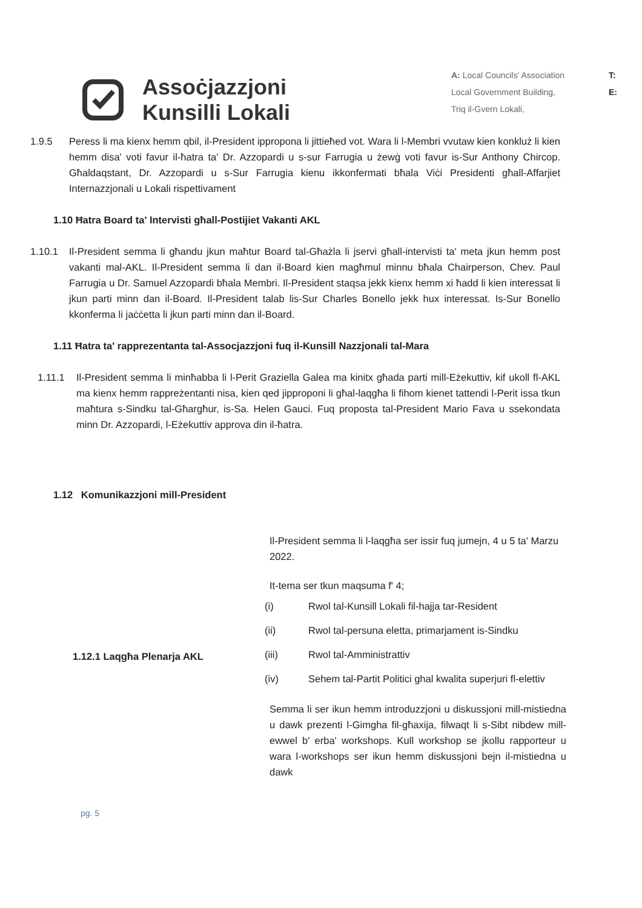Assoċjazzjoni
Kunsilli Lokali
A: Local Councils' Association
Local Government Building,
Triq il-Gvern Lokali,
T:
E:
1.9.5 Peress li ma kienx hemm qbil, il-President ippropona li jittieħed vot. Wara li l-Membri vvutaw kien konkluż li kien hemm disa' voti favur il-ħatra ta' Dr. Azzopardi u s-sur Farrugia u żewġ voti favur is-Sur Anthony Chircop. Għaldaqstant, Dr. Azzopardi u s-Sur Farrugia kienu ikkonfermati bħala Viċi Presidenti għall-Affarjiet Internazzjonali u Lokali rispettivament
1.10 Ħatra Board ta' Intervisti għall-Postijiet Vakanti AKL
1.10.1 Il-President semma li għandu jkun maħtur Board tal-Għażla li jservi għall-intervisti ta' meta jkun hemm post vakanti mal-AKL. Il-President semma li dan il-Board kien magħmul minnu bħala Chairperson, Chev. Paul Farrugia u Dr. Samuel Azzopardi bħala Membri. Il-President staqsa jekk kienx hemm xi ħadd li kien interessat li jkun parti minn dan il-Board. Il-President talab lis-Sur Charles Bonello jekk hux interessat. Is-Sur Bonello kkonferma li jaċċetta li jkun parti minn dan il-Board.
1.11 Ħatra ta' rapprezentanta tal-Assocjazzjoni fuq il-Kunsill Nazzjonali tal-Mara
1.11.1 Il-President semma li minħabba li l-Perit Graziella Galea ma kinitx għada parti mill-Eżekuttiv, kif ukoll fl-AKL ma kienx hemm rappreżentanti nisa, kien qed jipproponi li għal-laqgħa li fihom kienet tattendi l-Perit issa tkun maħtura s-Sindku tal-Għargħur, is-Sa. Helen Gauci. Fuq proposta tal-President Mario Fava u ssekondata minn Dr. Azzopardi, l-Eżekuttiv approva din il-ħatra.
1.12 Komunikazzjoni mill-President
| 1.12.1 Laqgħa Plenarja AKL | Il-President semma li l-laqgħa ser issir fuq jumejn, 4 u 5 ta' Marzu 2022. It-tema ser tkun maqsuma f' 4; / (i) / Rwol tal-Kunsill Lokali fil-hajja tar-Resident / / (ii) / Rwol tal-persuna eletta, primarjament is-Sindku / / (iii) / Rwol tal-Amministrattiv / / (iv) / Sehem tal-Partit Politici ghal kwalita superjuri fl-elettiv / Semma li ser ikun hemm introduzzjoni u diskussjoni mill-mistiedna u dawk prezenti l-Gimgha fil-għaxija, filwaqt li s-Sibt nibdew mill-ewwel b' erba' workshops. Kull workshop se jkollu rapporteur u wara l-workshops ser ikun hemm diskussjoni bejn il-mistiedna u dawk |
pg. 5